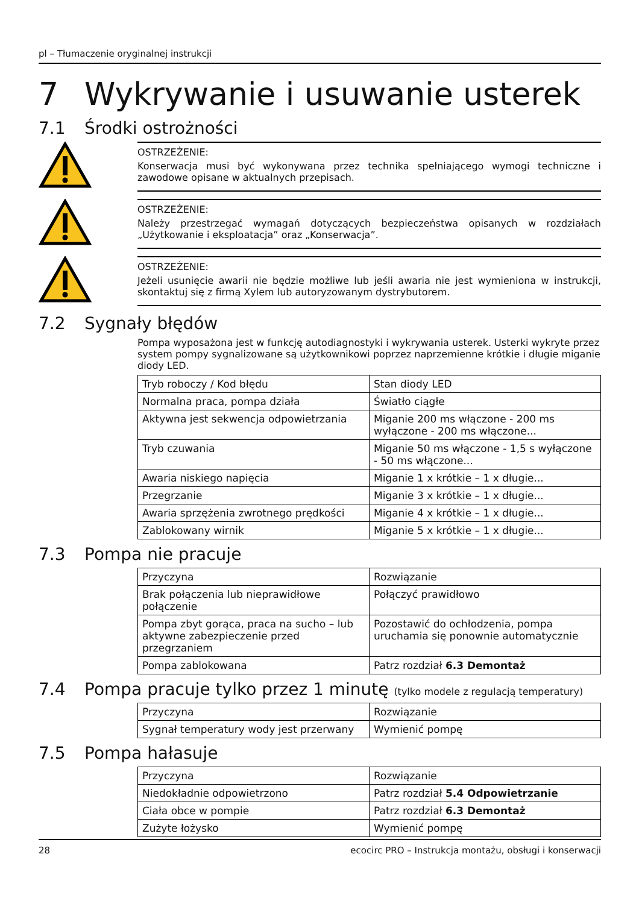pl – Tłumaczenie oryginalnej instrukcji
7 Wykrywanie i usuwanie usterek
7.1 Środki ostrożności
OSTRZEŻENIE:
Konserwacja musi być wykonywana przez technika spełniającego wymogi techniczne i zawodowe opisane w aktualnych przepisach.
OSTRZEŻENIE:
Należy przestrzegać wymagań dotyczących bezpieczeństwa opisanych w rozdziałach „Użytkowanie i eksploatacja” oraz „Konserwacja”.
OSTRZEŻENIE:
Jeżeli usunięcie awarii nie będzie możliwe lub jeśli awaria nie jest wymieniona w instrukcji, skontaktuj się z firmą Xylem lub autoryzowanym dystrybutorem.
7.2 Sygnały błędów
Pompa wyposażona jest w funkcję autodiagnostyki i wykrywania usterek. Usterki wykryte przez system pompy sygnalizowane są użytkownikowi poprzez naprzemienne krótkie i długie miganie diody LED.
| Tryb roboczy / Kod błędu | Stan diody LED |
| --- | --- |
| Normalna praca, pompa działa | Światło ciągłe |
| Aktywna jest sekwencja odpowietrzania | Miganie 200 ms włączone - 200 ms wyłączone - 200 ms włączone... |
| Tryb czuwania | Miganie 50 ms włączone - 1,5 s wyłączone - 50 ms włączone... |
| Awaria niskiego napięcia | Miganie 1 x krótkie – 1 x długie... |
| Przegrzanie | Miganie 3 x krótkie – 1 x długie... |
| Awaria sprzężenia zwrotnego prędkości | Miganie 4 x krótkie – 1 x długie... |
| Zablokowany wirnik | Miganie 5 x krótkie – 1 x długie... |
7.3 Pompa nie pracuje
| Przyczyna | Rozwiązanie |
| --- | --- |
| Brak połączenia lub nieprawidłowe połączenie | Połączyć prawidłowo |
| Pompa zbyt gorąca, praca na sucho – lub aktywne zabezpieczenie przed przegrzaniem | Pozostawić do ochłodzenia, pompa uruchamia się ponownie automatycznie |
| Pompa zablokowana | Patrz rozdział 6.3 Demontaż |
7.4 Pompa pracuje tylko przez 1 minutę (tylko modele z regulacją temperatury)
| Przyczyna | Rozwiązanie |
| --- | --- |
| Sygnał temperatury wody jest przerwany | Wymienić pompę |
7.5 Pompa hałasuje
| Przyczyna | Rozwiązanie |
| --- | --- |
| Niedokładnie odpowietrzono | Patrz rozdział 5.4 Odpowietrzanie |
| Ciała obce w pompie | Patrz rozdział 6.3 Demontaż |
| Zużyte łożysko | Wymienić pompę |
28 ecocirc PRO – Instrukcja montażu, obsługi i konserwacji